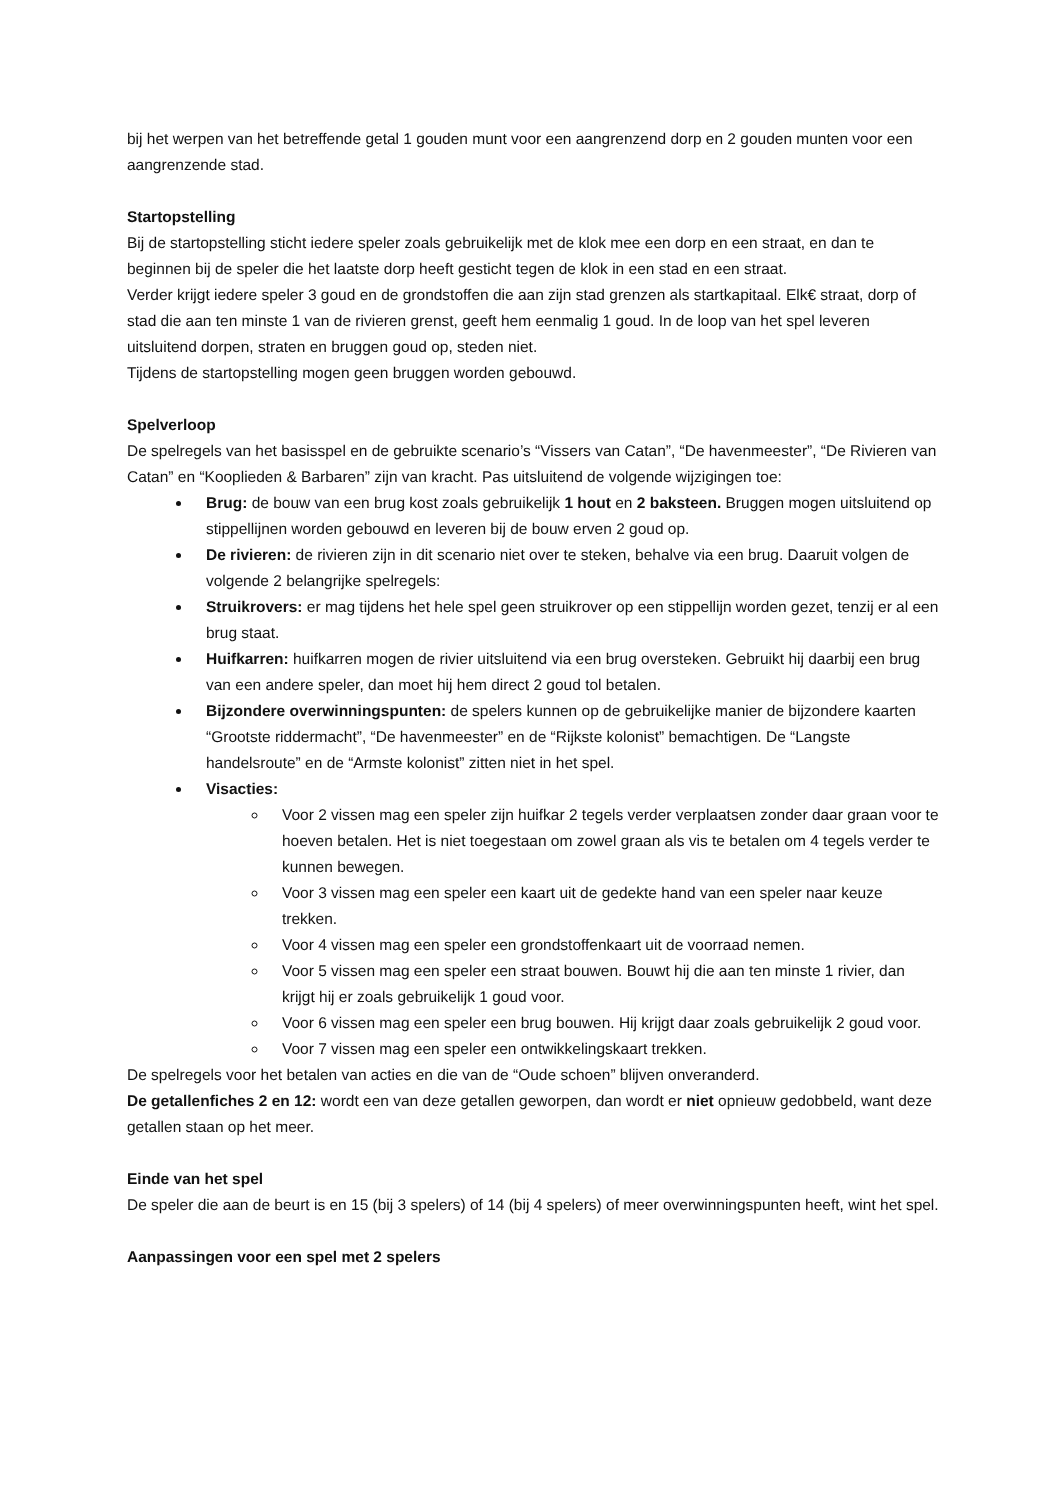bij het werpen van het betreffende getal 1 gouden munt voor een aangrenzend dorp en 2 gouden munten voor een aangrenzende stad.
Startopstelling
Bij de startopstelling sticht iedere speler zoals gebruikelijk met de klok mee een dorp en een straat, en dan te beginnen bij de speler die het laatste dorp heeft gesticht tegen de klok in een stad en een straat.
Verder krijgt iedere speler 3 goud en de grondstoffen die aan zijn stad grenzen als startkapitaal. Elk€ straat, dorp of stad die aan ten minste 1 van de rivieren grenst, geeft hem eenmalig 1 goud. In de loop van het spel leveren uitsluitend dorpen, straten en bruggen goud op, steden niet.
Tijdens de startopstelling mogen geen bruggen worden gebouwd.
Spelverloop
De spelregels van het basisspel en de gebruikte scenario’s “Vissers van Catan”, “De havenmeester”, “De Rivieren van Catan” en “Kooplieden & Barbaren” zijn van kracht. Pas uitsluitend de volgende wijzigingen toe:
Brug: de bouw van een brug kost zoals gebruikelijk 1 hout en 2 baksteen. Bruggen mogen uitsluitend op stippellijnen worden gebouwd en leveren bij de bouw erven 2 goud op.
De rivieren: de rivieren zijn in dit scenario niet over te steken, behalve via een brug. Daaruit volgen de volgende 2 belangrijke spelregels:
Struikrovers: er mag tijdens het hele spel geen struikrover op een stippellijn worden gezet, tenzij er al een brug staat.
Huifkarren: huifkarren mogen de rivier uitsluitend via een brug oversteken. Gebruikt hij daarbij een brug van een andere speler, dan moet hij hem direct 2 goud tol betalen.
Bijzondere overwinningspunten: de spelers kunnen op de gebruikelijke manier de bijzondere kaarten “Grootste riddermacht”, “De havenmeester” en de “Rijkste kolonist” bemachtigen. De “Langste handelsroute” en de “Armste kolonist” zitten niet in het spel.
Visacties:
Voor 2 vissen mag een speler zijn huifkar 2 tegels verder verplaatsen zonder daar graan voor te hoeven betalen. Het is niet toegestaan om zowel graan als vis te betalen om 4 tegels verder te kunnen bewegen.
Voor 3 vissen mag een speler een kaart uit de gedekte hand van een speler naar keuze trekken.
Voor 4 vissen mag een speler een grondstoffenkaart uit de voorraad nemen.
Voor 5 vissen mag een speler een straat bouwen. Bouwt hij die aan ten minste 1 rivier, dan krijgt hij er zoals gebruikelijk 1 goud voor.
Voor 6 vissen mag een speler een brug bouwen. Hij krijgt daar zoals gebruikelijk 2 goud voor.
Voor 7 vissen mag een speler een ontwikkelingskaart trekken.
De spelregels voor het betalen van acties en die van de “Oude schoen” blijven onveranderd.
De getallenfiches 2 en 12: wordt een van deze getallen geworpen, dan wordt er niet opnieuw gedobbeld, want deze getallen staan op het meer.
Einde van het spel
De speler die aan de beurt is en 15 (bij 3 spelers) of 14 (bij 4 spelers) of meer overwinningspunten heeft, wint het spel.
Aanpassingen voor een spel met 2 spelers